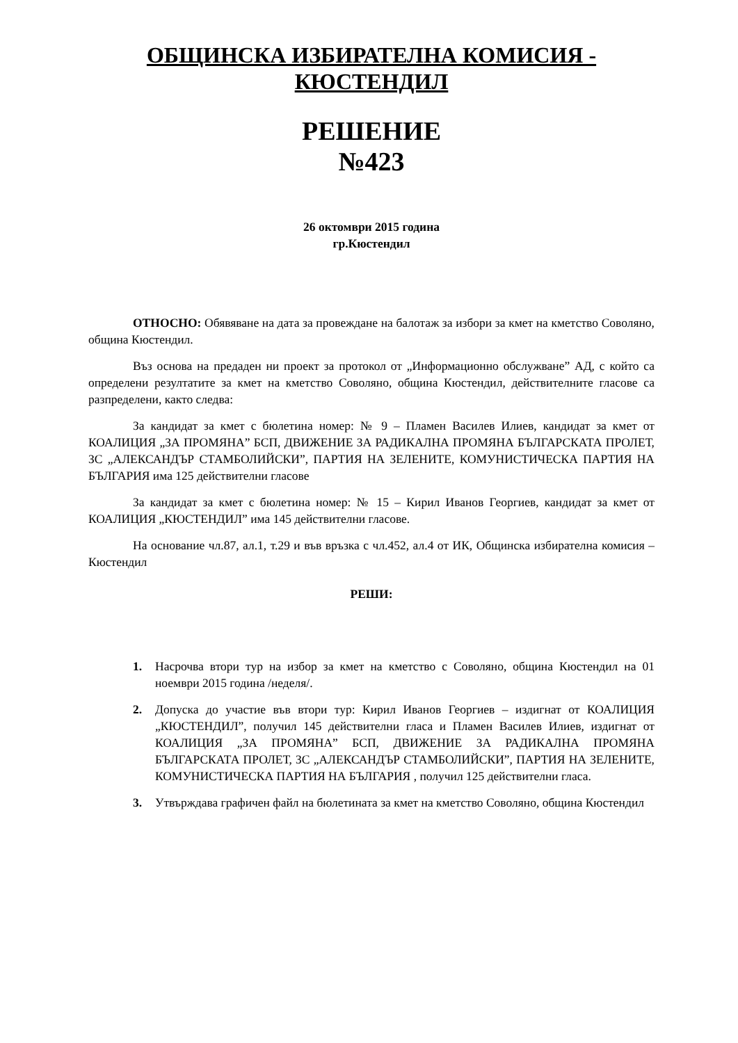ОБЩИНСКА ИЗБИРАТЕЛНА КОМИСИЯ - КЮСТЕНДИЛ
РЕШЕНИЕ
№423
26 октомври 2015 година
гр.Кюстендил
ОТНОСНО: Обявяване на дата за провеждане на балотаж за избори за кмет на кметство Соволяно, община Кюстендил.
Въз основа на предаден ни проект за протокол от „Информационно обслужване” АД, с който са определени резултатите за кмет на кметство Соволяно, община Кюстендил, действителните гласове са разпределени, както следва:
За кандидат за кмет с бюлетина номер: № 9 – Пламен Василев Илиев, кандидат за кмет от КОАЛИЦИЯ „ЗА ПРОМЯНА” БСП, ДВИЖЕНИЕ ЗА РАДИКАЛНА ПРОМЯНА БЪЛГАРСКАТА ПРОЛЕТ, ЗС „АЛЕКСАНДЪР СТАМБОЛИЙСКИ”, ПАРТИЯ НА ЗЕЛЕНИТЕ, КОМУНИСТИЧЕСКА ПАРТИЯ НА БЪЛГАРИЯ има 125 действителни гласове
За кандидат за кмет с бюлетина номер: № 15 – Кирил Иванов Георгиев, кандидат за кмет от КОАЛИЦИЯ „КЮСТЕНДИЛ” има 145 действителни гласове.
На основание чл.87, ал.1, т.29 и във връзка с чл.452, ал.4 от ИК, Общинска избирателна комисия – Кюстендил
РЕШИ:
1. Насрочва втори тур на избор за кмет на кметство с Соволяно, община Кюстендил на 01 ноември 2015 година /неделя/.
2. Допуска до участие във втори тур: Кирил Иванов Георгиев – издигнат от КОАЛИЦИЯ „КЮСТЕНДИЛ”, получил 145 действителни гласа и Пламен Василев Илиев, издигнат от КОАЛИЦИЯ „ЗА ПРОМЯНА” БСП, ДВИЖЕНИЕ ЗА РАДИКАЛНА ПРОМЯНА БЪЛГАРСКАТА ПРОЛЕТ, ЗС „АЛЕКСАНДЪР СТАМБОЛИЙСКИ”, ПАРТИЯ НА ЗЕЛЕНИТЕ, КОМУНИСТИЧЕСКА ПАРТИЯ НА БЪЛГАРИЯ , получил 125 действителни гласа.
3. Утвърждава графичен файл на бюлетината за кмет на кметство Соволяно, община Кюстендил